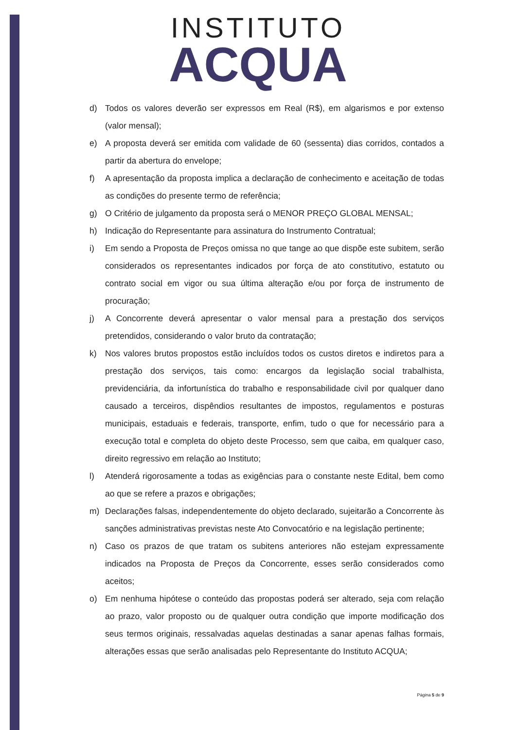INSTITUTO
ACQUA
d) Todos os valores deverão ser expressos em Real (R$), em algarismos e por extenso (valor mensal);
e) A proposta deverá ser emitida com validade de 60 (sessenta) dias corridos, contados a partir da abertura do envelope;
f) A apresentação da proposta implica a declaração de conhecimento e aceitação de todas as condições do presente termo de referência;
g) O Critério de julgamento da proposta será o MENOR PREÇO GLOBAL MENSAL;
h) Indicação do Representante para assinatura do Instrumento Contratual;
i) Em sendo a Proposta de Preços omissa no que tange ao que dispõe este subitem, serão considerados os representantes indicados por força de ato constitutivo, estatuto ou contrato social em vigor ou sua última alteração e/ou por força de instrumento de procuração;
j) A Concorrente deverá apresentar o valor mensal para a prestação dos serviços pretendidos, considerando o valor bruto da contratação;
k) Nos valores brutos propostos estão incluídos todos os custos diretos e indiretos para a prestação dos serviços, tais como: encargos da legislação social trabalhista, previdenciária, da infortunística do trabalho e responsabilidade civil por qualquer dano causado a terceiros, dispêndios resultantes de impostos, regulamentos e posturas municipais, estaduais e federais, transporte, enfim, tudo o que for necessário para a execução total e completa do objeto deste Processo, sem que caiba, em qualquer caso, direito regressivo em relação ao Instituto;
l) Atenderá rigorosamente a todas as exigências para o constante neste Edital, bem como ao que se refere a prazos e obrigações;
m) Declarações falsas, independentemente do objeto declarado, sujeitarão a Concorrente às sanções administrativas previstas neste Ato Convocatório e na legislação pertinente;
n) Caso os prazos de que tratam os subitens anteriores não estejam expressamente indicados na Proposta de Preços da Concorrente, esses serão considerados como aceitos;
o) Em nenhuma hipótese o conteúdo das propostas poderá ser alterado, seja com relação ao prazo, valor proposto ou de qualquer outra condição que importe modificação dos seus termos originais, ressalvadas aquelas destinadas a sanar apenas falhas formais, alterações essas que serão analisadas pelo Representante do Instituto ACQUA;
Página 5 de 9